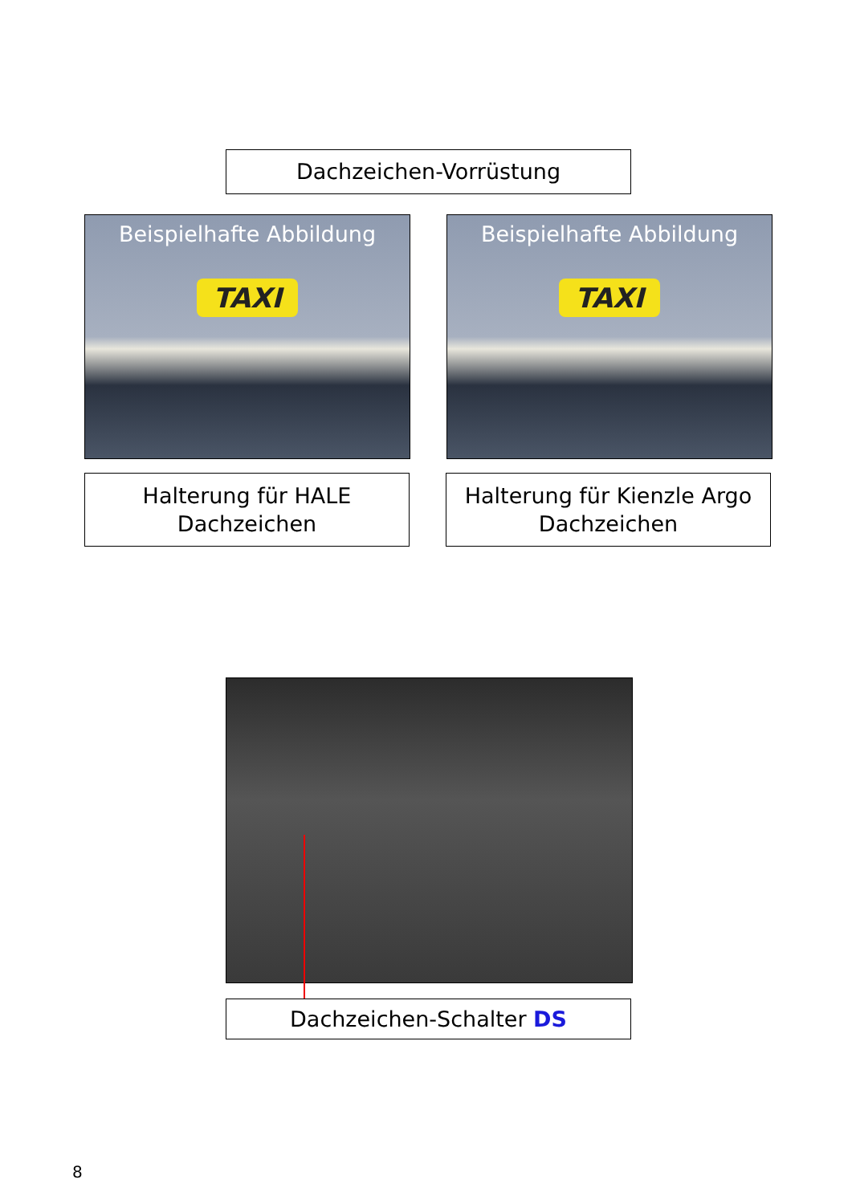Dachzeichen-Vorrüstung
Beispielhafte Abbildung
TAXI
Beispielhafte Abbildung
TAXI
Halterung für HALE
Dachzeichen
Halterung für Kienzle Argo
Dachzeichen
Dachzeichen-Schalter DS
8